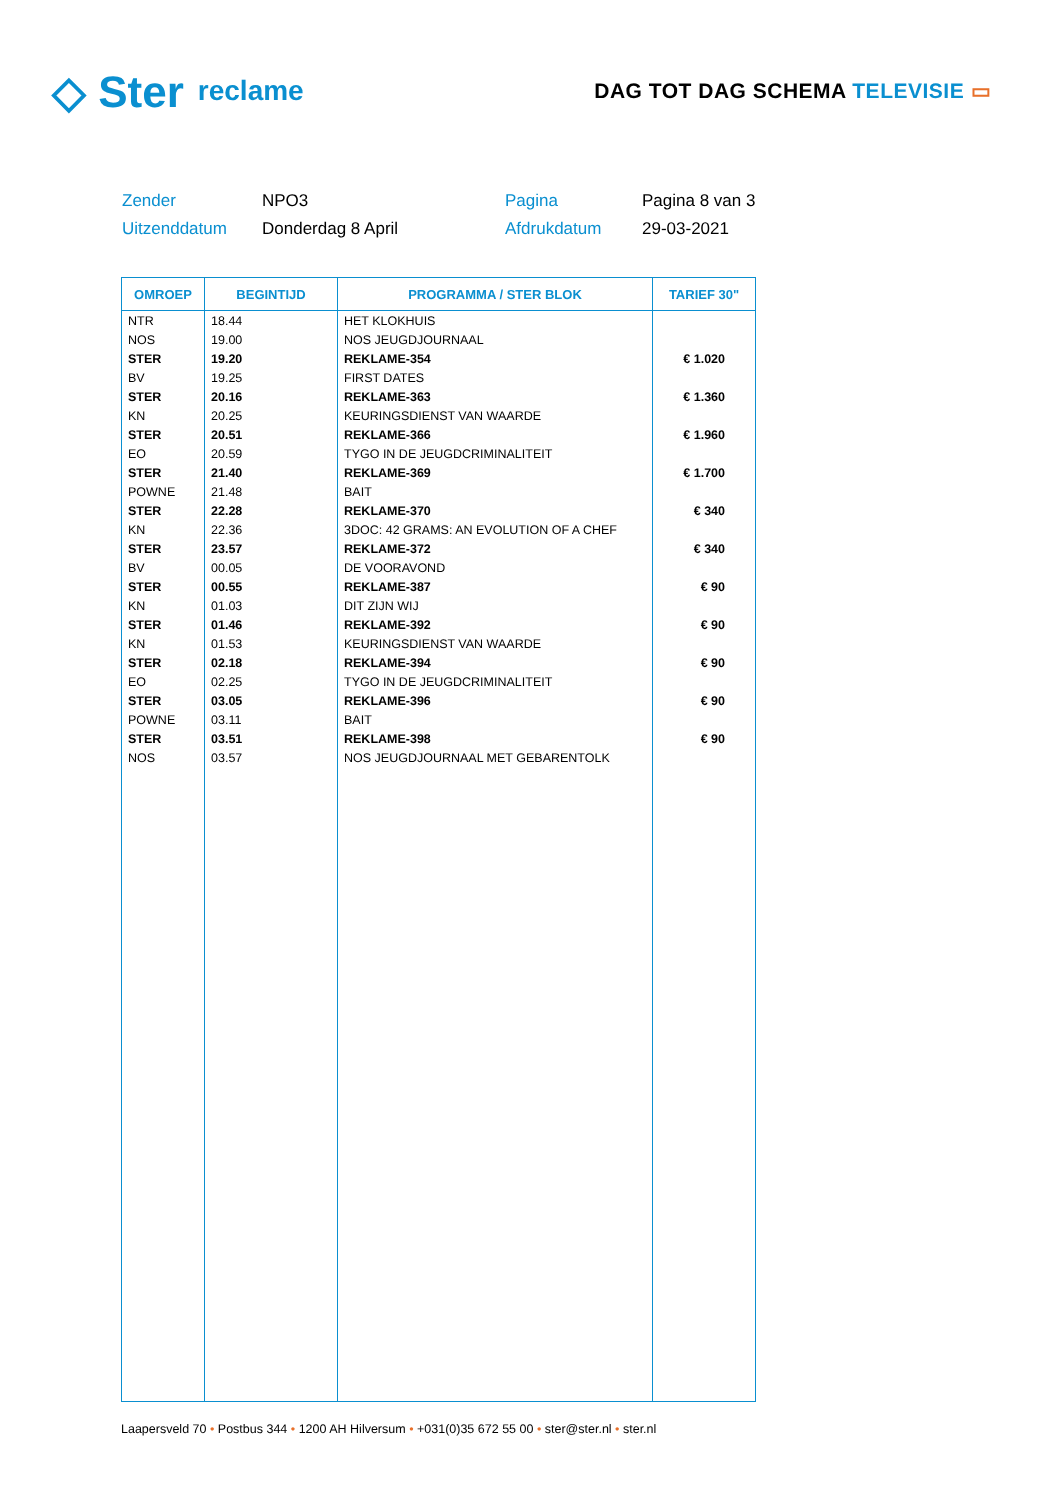◇ Ster
reclame
DAG TOT DAG SCHEMA TELEVISIE ▭
Zender
NPO3
Pagina
Pagina 8 van 3
Uitzenddatum
Donderdag 8 April
Afdrukdatum
29-03-2021
| OMROEP | BEGINTIJD | PROGRAMMA / STER BLOK | TARIEF 30" |
| --- | --- | --- | --- |
| NTR | 18.44 | HET KLOKHUIS | |
| NOS | 19.00 | NOS JEUGDJOURNAAL | |
| STER | 19.20 | REKLAME-354 | € 1.020 |
| BV | 19.25 | FIRST DATES | |
| STER | 20.16 | REKLAME-363 | € 1.360 |
| KN | 20.25 | KEURINGSDIENST VAN WAARDE | |
| STER | 20.51 | REKLAME-366 | € 1.960 |
| EO | 20.59 | TYGO IN DE JEUGDCRIMINALITEIT | |
| STER | 21.40 | REKLAME-369 | € 1.700 |
| POWNE | 21.48 | BAIT | |
| STER | 22.28 | REKLAME-370 | € 340 |
| KN | 22.36 | 3DOC: 42 GRAMS: AN EVOLUTION OF A CHEF | |
| STER | 23.57 | REKLAME-372 | € 340 |
| BV | 00.05 | DE VOORAVOND | |
| STER | 00.55 | REKLAME-387 | € 90 |
| KN | 01.03 | DIT ZIJN WIJ | |
| STER | 01.46 | REKLAME-392 | € 90 |
| KN | 01.53 | KEURINGSDIENST VAN WAARDE | |
| STER | 02.18 | REKLAME-394 | € 90 |
| EO | 02.25 | TYGO IN DE JEUGDCRIMINALITEIT | |
| STER | 03.05 | REKLAME-396 | € 90 |
| POWNE | 03.11 | BAIT | |
| STER | 03.51 | REKLAME-398 | € 90 |
| NOS | 03.57 | NOS JEUGDJOURNAAL MET GEBARENTOLK | |
Laapersveld 70 • Postbus 344 • 1200 AH Hilversum • +031(0)35 672 55 00 • ster@ster.nl • ster.nl